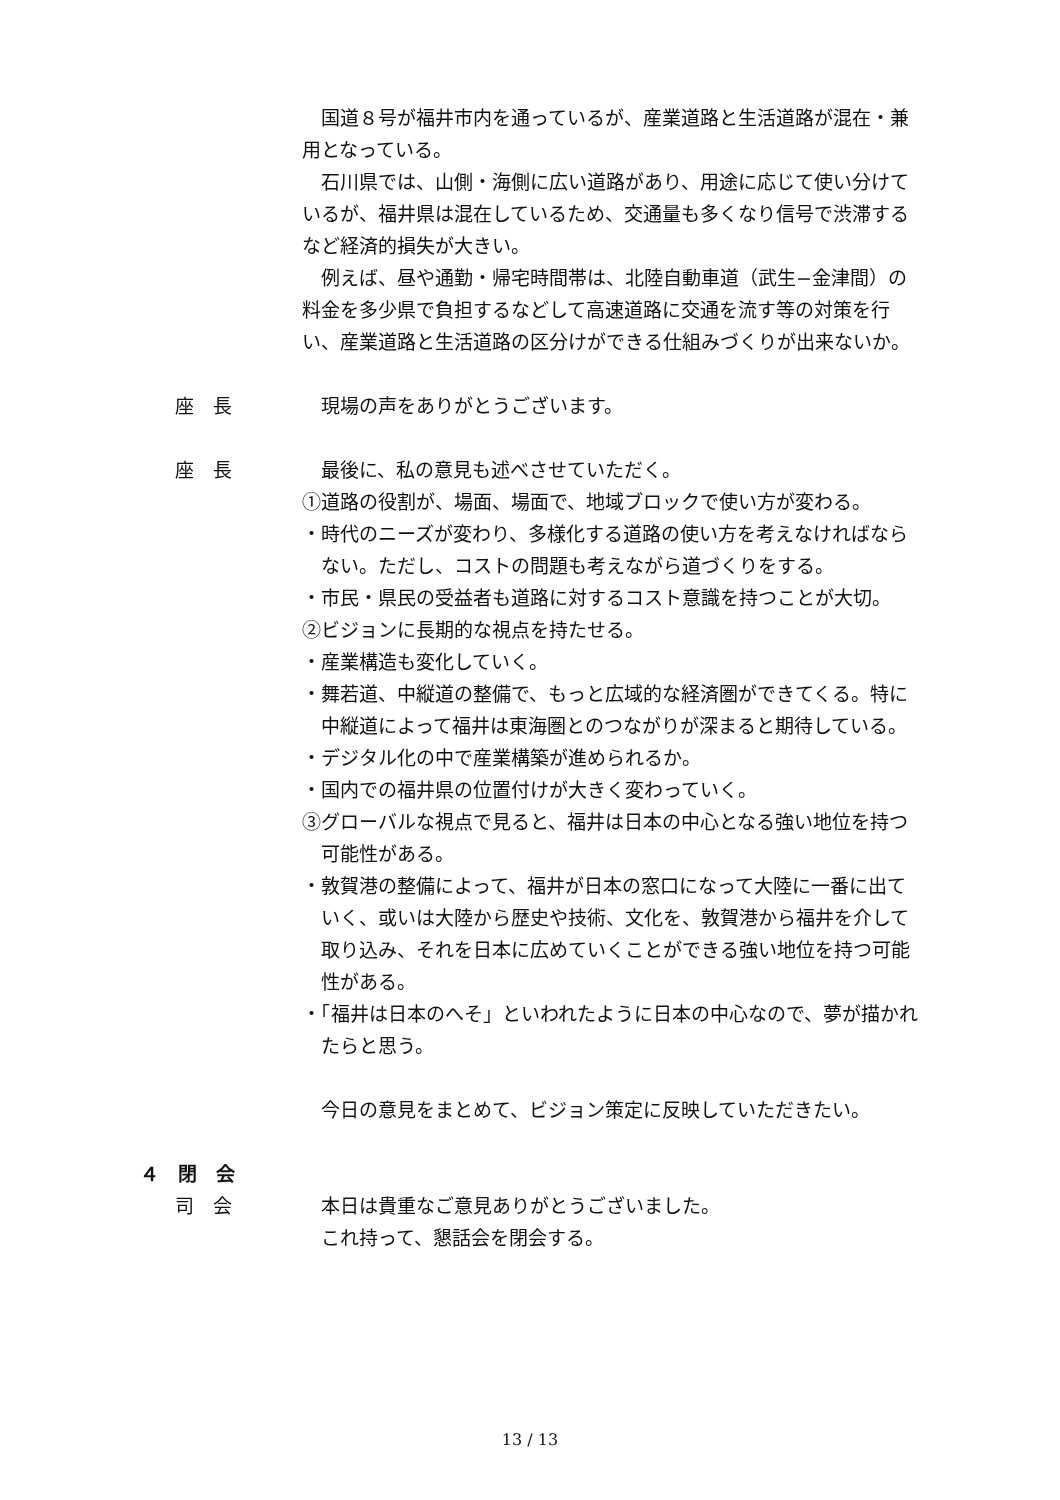国道８号が福井市内を通っているが、産業道路と生活道路が混在・兼用となっている。
石川県では、山側・海側に広い道路があり、用途に応じて使い分けているが、福井県は混在しているため、交通量も多くなり信号で渋滞するなど経済的損失が大きい。
例えば、昼や通勤・帰宅時間帯は、北陸自動車道（武生−金津間）の料金を多少県で負担するなどして高速道路に交通を流す等の対策を行い、産業道路と生活道路の区分けができる仕組みづくりが出来ないか。
座　長 現場の声をありがとうございます。
座　長 最後に、私の意見も述べさせていただく。
①道路の役割が、場面、場面で、地域ブロックで使い方が変わる。
・時代のニーズが変わり、多様化する道路の使い方を考えなければならない。ただし、コストの問題も考えながら道づくりをする。
・市民・県民の受益者も道路に対するコスト意識を持つことが大切。
②ビジョンに長期的な視点を持たせる。
・産業構造も変化していく。
・舞若道、中縦道の整備で、もっと広域的な経済圏ができてくる。特に中縦道によって福井は東海圏とのつながりが深まると期待している。
・デジタル化の中で産業構築が進められるか。
・国内での福井県の位置付けが大きく変わっていく。
③グローバルな視点で見ると、福井は日本の中心となる強い地位を持つ可能性がある。
・敦賀港の整備によって、福井が日本の窓口になって大陸に一番に出ていく、或いは大陸から歴史や技術、文化を、敦賀港から福井を介して取り込み、それを日本に広めていくことができる強い地位を持つ可能性がある。
・「福井は日本のへそ」といわれたように日本の中心なので、夢が描かれたらと思う。
今日の意見をまとめて、ビジョン策定に反映していただきたい。
４　閉　会
司　会 本日は貴重なご意見ありがとうございました。
これ持って、懇話会を閉会する。
13 / 13